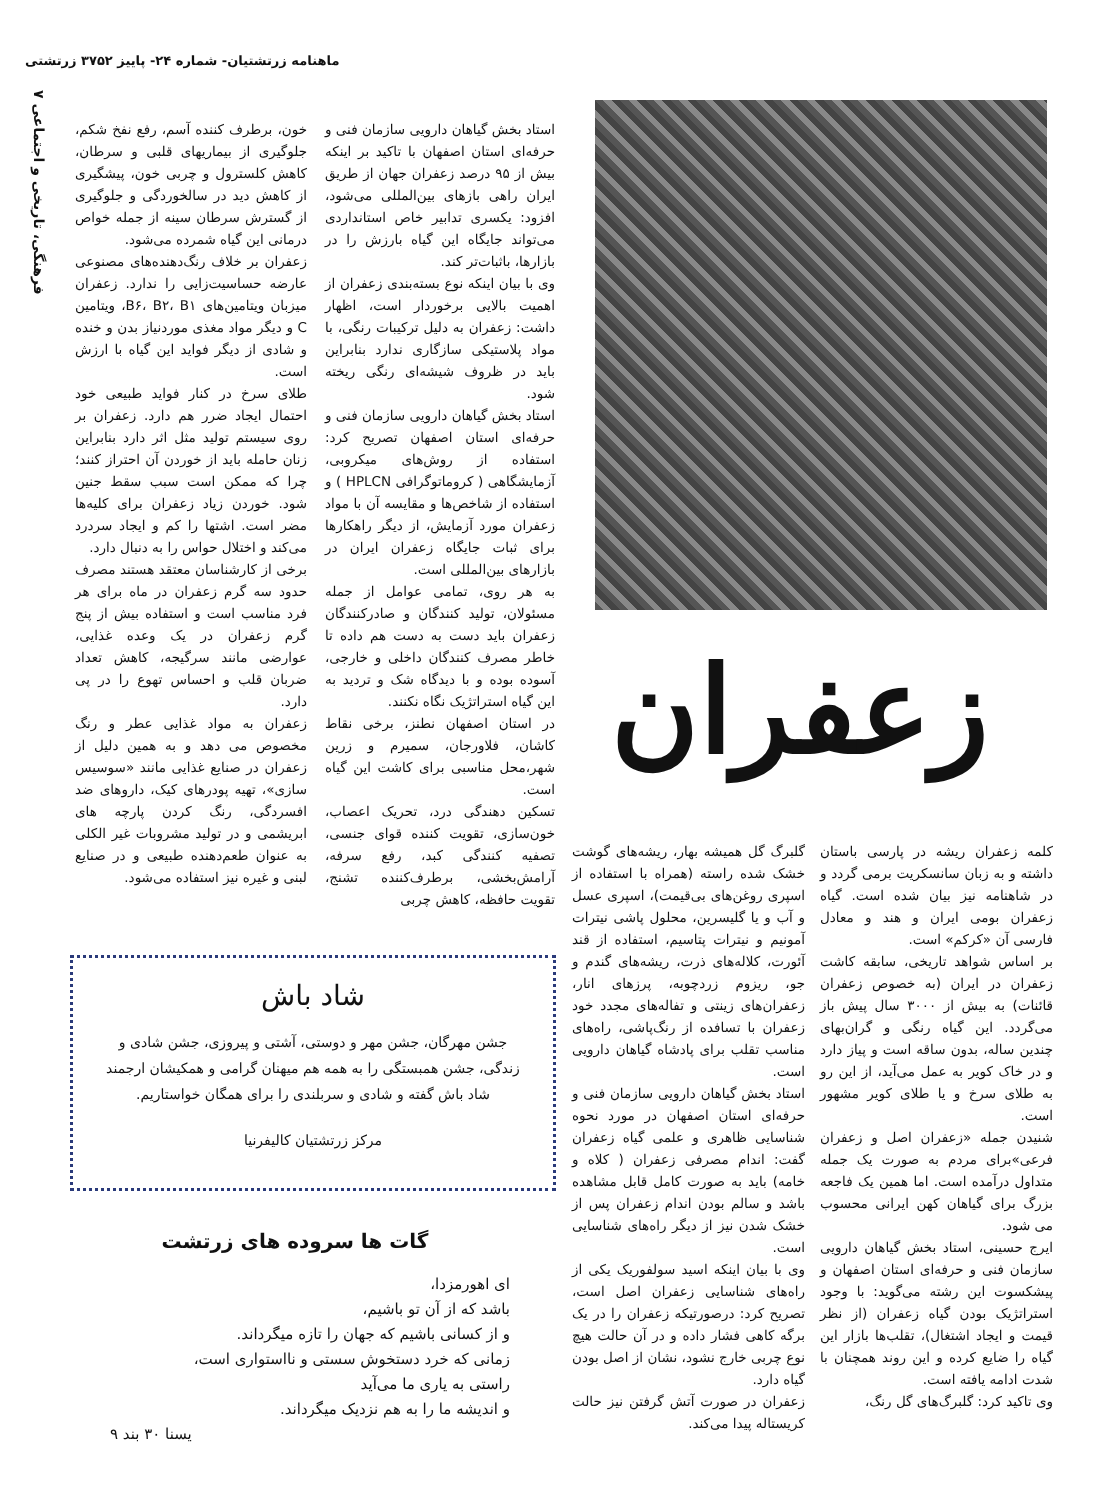ماهنامه زرتشتیان- شماره ۲۴- پاییز ۳۷۵۲ زرتشتی
فرهنگی، تاریخی و اجتماعی ۷
زعفران
استاد بخش گیاهان دارویی سازمان فنی و حرفه‌ای استان اصفهان با تاکید بر اینکه بیش از ۹۵ درصد زعفران جهان از طریق ایران راهی بازهای بین‌المللی می‌شود، افزود: یکسری تدابیر خاص استانداردی می‌تواند جایگاه این گیاه بارزش را در بازارها، باثبات‌تر کند.
وی با بیان اینکه نوع بسته‌بندی زعفران از اهمیت بالایی برخوردار است، اظهار داشت: زعفران به دلیل ترکیبات رنگی، با مواد پلاستیکی سازگاری ندارد بنابراین باید در ظروف شیشه‌ای رنگی ریخته شود.
استاد بخش گیاهان دارویی سازمان فنی و حرفه‌ای استان اصفهان تصریح کرد: استفاده از روش‌های میکروبی، آزمایشگاهی ( کروماتوگرافی HPLCN ) و استفاده از شاخص‌ها و مقایسه آن با مواد زعفران مورد آزمایش، از دیگر راهکارها برای ثبات جایگاه زعفران ایران در بازارهای بین‌المللی است.
به هر روی، تمامی عوامل از جمله مسئولان، تولید کنندگان و صادرکنندگان زعفران باید دست به دست هم داده تا خاطر مصرف کنندگان داخلی و خارجی، آسوده بوده و با دیدگاه شک و تردید به این گیاه استراتژیک نگاه نکنند.
در استان اصفهان نطنز، برخی نقاط کاشان، فلاورجان، سمیرم و زرین شهر،محل مناسبی برای کاشت این گیاه است.
تسکین دهندگی درد، تحریک اعصاب، خون‌سازی، تقویت کننده قوای جنسی، تصفیه کنندگی کبد، رفع سرفه، آرامش‌بخشی، برطرف‌کننده تشنج، تقویت حافظه، کاهش چربی
خون، برطرف کننده آسم، رفع نفخ شکم، جلوگیری از بیماریهای قلبی و سرطان، کاهش کلسترول و چربی خون، پیشگیری از کاهش دید در سالخوردگی و جلوگیری از گسترش سرطان سینه از جمله خواص درمانی این گیاه شمرده می‌شود.
زعفران بر خلاف رنگ‌دهنده‌های مصنوعی عارضه حساسیت‌زایی را ندارد. زعفران میزبان ویتامین‌های B۶، B۲، B۱، ویتامین C و دیگر مواد مغذی موردنیاز بدن و خنده و شادی از دیگر فواید این گیاه با ارزش است.
طلای سرخ در کنار فواید طبیعی خود احتمال ایجاد ضرر هم دارد. زعفران بر روی سیستم تولید مثل اثر دارد بنابراین زنان حامله باید از خوردن آن احتراز کنند؛ چرا که ممکن است سبب سقط جنین شود. خوردن زیاد زعفران برای کلیه‌ها مضر است. اشتها را کم و ایجاد سردرد می‌کند و اختلال حواس را به دنبال دارد.
برخی از کارشناسان معتقد هستند مصرف حدود سه گرم زعفران در ماه برای هر فرد مناسب است و استفاده بیش از پنج گرم زعفران در یک وعده غذایی، عوارضی مانند سرگیجه، کاهش تعداد ضربان قلب و احساس تهوع را در پی دارد.
زعفران به مواد غذایی عطر و رنگ مخصوص می دهد و به همین دلیل از زعفران در صنایع غذایی مانند «سوسیس سازی»، تهیه پودرهای کیک، داروهای ضد افسردگی، رنگ کردن پارچه های ابریشمی و در تولید مشروبات غیر الکلی به عنوان طعم‌دهنده طبیعی و در صنایع لبنی و غیره نیز استفاده می‌شود.
کلمه زعفران ریشه در پارسی باستان داشته و به زبان سانسکریت برمی گردد و در شاهنامه نیز بیان شده است. گیاه زعفران بومی ایران و هند و معادل فارسی آن «کرکم» است.
بر اساس شواهد تاریخی، سابقه کاشت زعفران در ایران (به خصوص زعفران قائنات) به بیش از ۳۰۰۰ سال پیش باز می‌گردد. این گیاه رنگی و گران‌بهای چندین ساله، بدون ساقه است و پیاز دارد و در خاک کویر به عمل می‌آید، از این رو به طلای سرخ و یا طلای کویر مشهور است.
شنیدن جمله «زعفران اصل و زعفران فرعی»برای مردم به صورت یک جمله متداول درآمده است. اما همین یک فاجعه بزرگ برای گیاهان کهن ایرانی محسوب می شود.
ایرج حسینی، استاد بخش گیاهان دارویی سازمان فنی و حرفه‌ای استان اصفهان و پیشکسوت این رشته می‌گوید: با وجود استراتژیک بودن گیاه زعفران (از نظر قیمت و ایجاد اشتغال)، تقلب‌ها بازار این گیاه را ضایع کرده و این روند همچنان با شدت ادامه یافته است.
وی تاکید کرد: گلبرگ‌های گل رنگ،
گلبرگ گل همیشه بهار، ریشه‌های گوشت خشک شده راسته (همراه با استفاده از اسپری روغن‌های بی‌قیمت)، اسپری عسل و آب و یا گلیسرین، محلول پاشی نیترات آمونیم و نیترات پتاسیم، استفاده از قند آئورت، کلاله‌های ذرت، ریشه‌های گندم و جو، ریزوم زردچوبه، پرزهای انار، زعفران‌های زینتی و تفاله‌های مجدد خود زعفران با تسافده از رنگ‌پاشی، راه‌های مناسب تقلب برای پادشاه گیاهان دارویی است.
استاد بخش گیاهان دارویی سازمان فنی و حرفه‌ای استان اصفهان در مورد نحوه شناسایی ظاهری و علمی گیاه زعفران گفت: اندام مصرفی زعفران ( کلاه و خامه) باید به صورت کامل قابل مشاهده باشد و سالم بودن اندام زعفران پس از خشک شدن نیز از دیگر راه‌های شناسایی است.
وی با بیان اینکه اسید سولفوریک یکی از راه‌های شناسایی زعفران اصل است، تصریح کرد: درصورتیکه زعفران را در یک برگه کاهی فشار داده و در آن حالت هیچ نوع چربی خارج نشود، نشان از اصل بودن گیاه دارد.
زعفران در صورت آتش گرفتن نیز حالت کریستاله پیدا می‌کند.
شاد باش
جشن مهرگان، جشن مهر و دوستی، آشتی و پیروزی، جشن شادی و
زندگی، جشن همبستگی را به همه هم میهنان گرامی و همکیشان ارجمند
شاد باش گفته و شادی و سربلندی را برای همگان خواستاریم.
مرکز زرتشتیان کالیفرنیا
گات ها سروده های زرتشت
ای اهورمزدا،
باشد که از آن تو باشیم،
و از کسانی باشیم که جهان را تازه میگرداند.
زمانی که خرد دستخوش سستی و نااستواری است،
راستی به یاری ما می‌آید
و اندیشه ما را به هم نزدیک میگرداند.
یسنا ۳۰ بند ۹